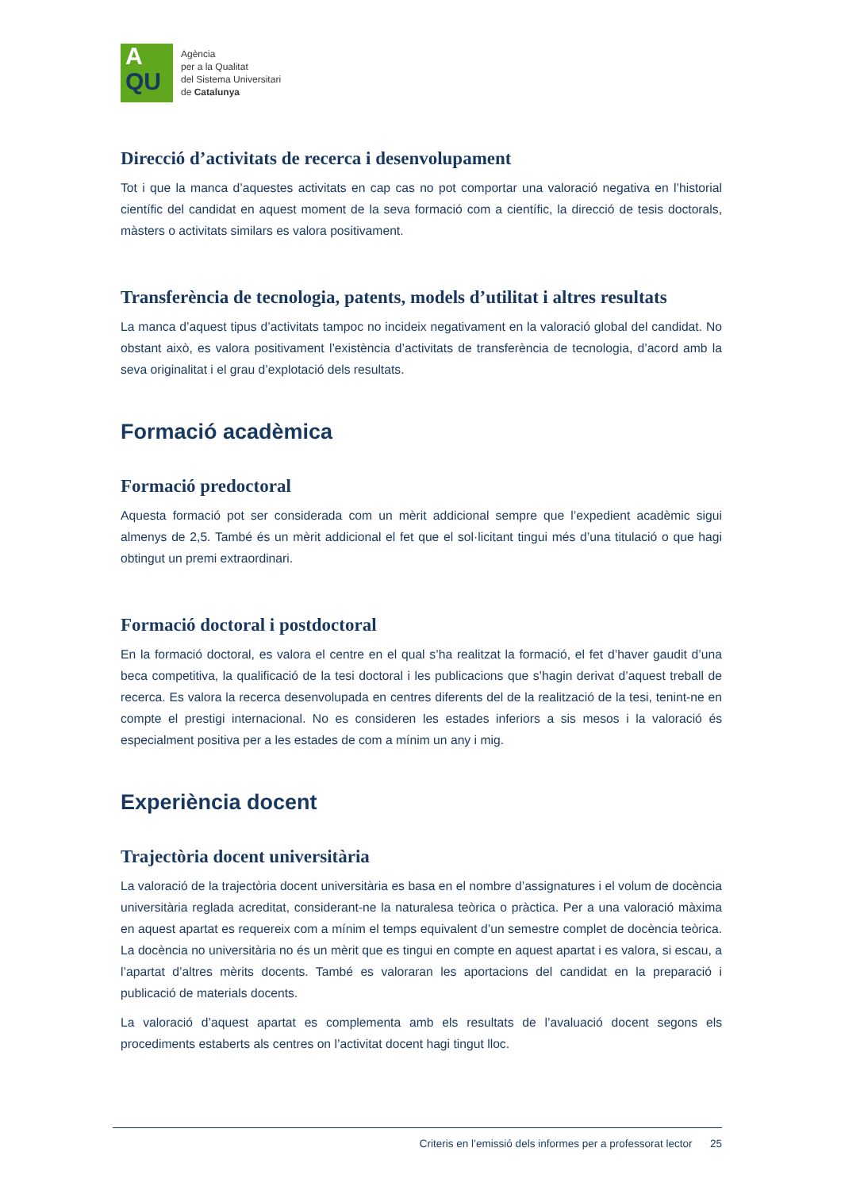A
QU
Agència
per a la Qualitat
del Sistema Universitari
de Catalunya
Direcció d’activitats de recerca i desenvolupament
Tot i que la manca d’aquestes activitats en cap cas no pot comportar una valoració negativa en l’historial científic del candidat en aquest moment de la seva formació com a científic, la direcció de tesis doctorals, màsters o activitats similars es valora positivament.
Transferència de tecnologia, patents, models d’utilitat i altres resultats
La manca d’aquest tipus d’activitats tampoc no incideix negativament en la valoració global del candidat. No obstant això, es valora positivament l’existència d’activitats de transferència de tecnologia, d’acord amb la seva originalitat i el grau d’explotació dels resultats.
Formació acadèmica
Formació predoctoral
Aquesta formació pot ser considerada com un mèrit addicional sempre que l’expedient acadèmic sigui almenys de 2,5. També és un mèrit addicional el fet que el sol·licitant tingui més d’una titulació o que hagi obtingut un premi extraordinari.
Formació doctoral i postdoctoral
En la formació doctoral, es valora el centre en el qual s’ha realitzat la formació, el fet d’haver gaudit d’una beca competitiva, la qualificació de la tesi doctoral i les publicacions que s’hagin derivat d’aquest treball de recerca. Es valora la recerca desenvolupada en centres diferents del de la realització de la tesi, tenint-ne en compte el prestigi internacional. No es consideren les estades inferiors a sis mesos i la valoració és especialment positiva per a les estades de com a mínim un any i mig.
Experiència docent
Trajectòria docent universitària
La valoració de la trajectòria docent universitària es basa en el nombre d’assignatures i el volum de docència universitària reglada acreditat, considerant-ne la naturalesa teòrica o pràctica. Per a una valoració màxima en aquest apartat es requereix com a mínim el temps equivalent d’un semestre complet de docència teòrica. La docència no universitària no és un mèrit que es tingui en compte en aquest apartat i es valora, si escau, a l’apartat d’altres mèrits docents. També es valoraran les aportacions del candidat en la preparació i publicació de materials docents.
La valoració d’aquest apartat es complementa amb els resultats de l’avaluació docent segons els procediments estaberts als centres on l’activitat docent hagi tingut lloc.
Criteris en l’emissió dels informes per a professorat lector 25